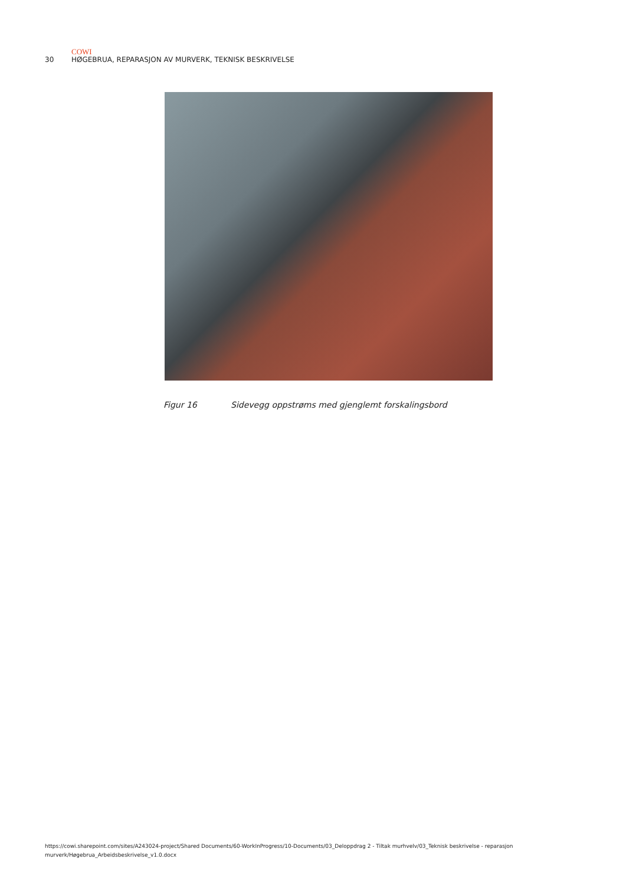COWI
30 HØGEBRUA, REPARASJON AV MURVERK, TEKNISK BESKRIVELSE
Figur 16 Sidevegg oppstrøms med gjenglemt forskalingsbord
https://cowi.sharepoint.com/sites/A243024-project/Shared Documents/60-WorkInProgress/10-Documents/03_Deloppdrag 2 - Tiltak murhvelv/03_Teknisk beskrivelse - reparasjon murverk/Høgebrua_Arbeidsbeskrivelse_v1.0.docx